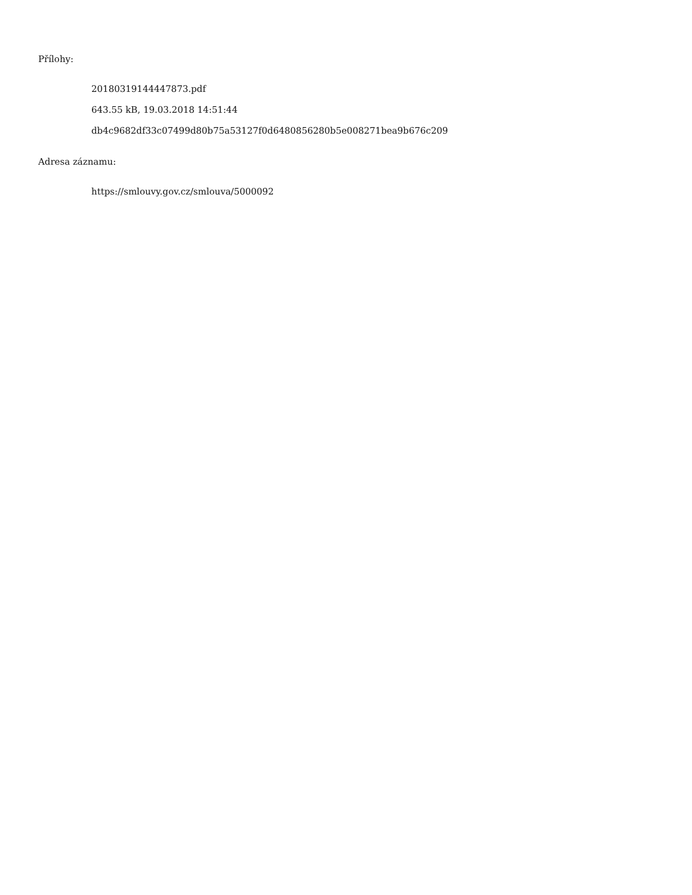Přílohy:
20180319144447873.pdf
643.55 kB, 19.03.2018 14:51:44
db4c9682df33c07499d80b75a53127f0d6480856280b5e008271bea9b676c209
Adresa záznamu:
https://smlouvy.gov.cz/smlouva/5000092